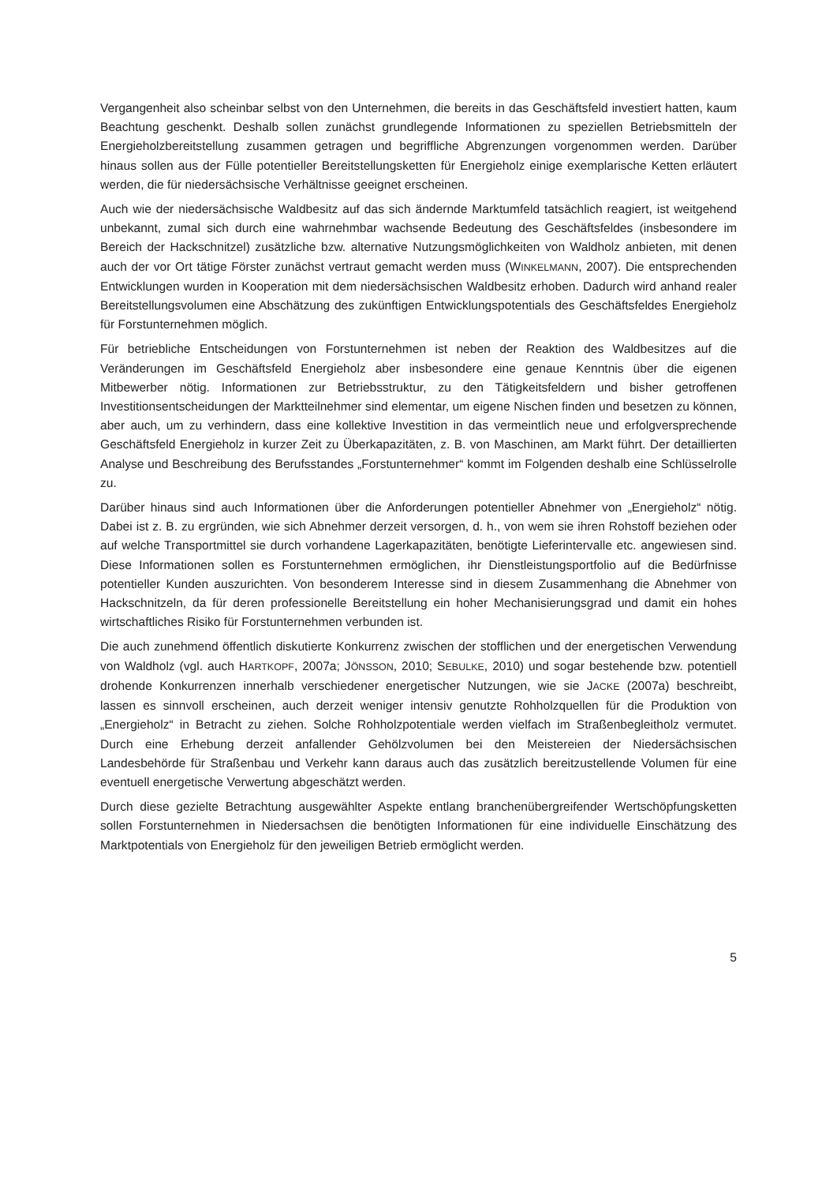Vergangenheit also scheinbar selbst von den Unternehmen, die bereits in das Geschäftsfeld investiert hatten, kaum Beachtung geschenkt. Deshalb sollen zunächst grundlegende Informationen zu speziellen Betriebsmitteln der Energieholzbereitstellung zusammen getragen und begriffliche Abgrenzungen vorgenommen werden. Darüber hinaus sollen aus der Fülle potentieller Bereitstellungsketten für Energieholz einige exemplarische Ketten erläutert werden, die für niedersächsische Verhältnisse geeignet erscheinen.
Auch wie der niedersächsische Waldbesitz auf das sich ändernde Marktumfeld tatsächlich reagiert, ist weitgehend unbekannt, zumal sich durch eine wahrnehmbar wachsende Bedeutung des Geschäftsfeldes (insbesondere im Bereich der Hackschnitzel) zusätzliche bzw. alternative Nutzungsmöglichkeiten von Waldholz anbieten, mit denen auch der vor Ort tätige Förster zunächst vertraut gemacht werden muss (WINKELMANN, 2007). Die entsprechenden Entwicklungen wurden in Kooperation mit dem niedersächsischen Waldbesitz erhoben. Dadurch wird anhand realer Bereitstellungsvolumen eine Abschätzung des zukünftigen Entwicklungspotentials des Geschäftsfeldes Energieholz für Forstunternehmen möglich.
Für betriebliche Entscheidungen von Forstunternehmen ist neben der Reaktion des Waldbesitzes auf die Veränderungen im Geschäftsfeld Energieholz aber insbesondere eine genaue Kenntnis über die eigenen Mitbewerber nötig. Informationen zur Betriebsstruktur, zu den Tätigkeitsfeldern und bisher getroffenen Investitionsentscheidungen der Marktteilnehmer sind elementar, um eigene Nischen finden und besetzen zu können, aber auch, um zu verhindern, dass eine kollektive Investition in das vermeintlich neue und erfolgversprechende Geschäftsfeld Energieholz in kurzer Zeit zu Überkapazitäten, z. B. von Maschinen, am Markt führt. Der detaillierten Analyse und Beschreibung des Berufsstandes „Forstunternehmer“ kommt im Folgenden deshalb eine Schlüsselrolle zu.
Darüber hinaus sind auch Informationen über die Anforderungen potentieller Abnehmer von „Energieholz“ nötig. Dabei ist z. B. zu ergründen, wie sich Abnehmer derzeit versorgen, d. h., von wem sie ihren Rohstoff beziehen oder auf welche Transportmittel sie durch vorhandene Lagerkapazitäten, benötigte Lieferintervalle etc. angewiesen sind. Diese Informationen sollen es Forstunternehmen ermöglichen, ihr Dienstleistungsportfolio auf die Bedürfnisse potentieller Kunden auszurichten. Von besonderem Interesse sind in diesem Zusammenhang die Abnehmer von Hackschnitzeln, da für deren professionelle Bereitstellung ein hoher Mechanisierungsgrad und damit ein hohes wirtschaftliches Risiko für Forstunternehmen verbunden ist.
Die auch zunehmend öffentlich diskutierte Konkurrenz zwischen der stofflichen und der energetischen Verwendung von Waldholz (vgl. auch HARTKOPF, 2007a; JÖNSSON, 2010; SEBULKE, 2010) und sogar bestehende bzw. potentiell drohende Konkurrenzen innerhalb verschiedener energetischer Nutzungen, wie sie JACKE (2007a) beschreibt, lassen es sinnvoll erscheinen, auch derzeit weniger intensiv genutzte Rohholzquellen für die Produktion von „Energieholz“ in Betracht zu ziehen. Solche Rohholzpotentiale werden vielfach im Straßenbegleitholz vermutet. Durch eine Erhebung derzeit anfallender Gehölzvolumen bei den Meistereien der Niedersächsischen Landesbehörde für Straßenbau und Verkehr kann daraus auch das zusätzlich bereitzustellende Volumen für eine eventuell energetische Verwertung abgeschätzt werden.
Durch diese gezielte Betrachtung ausgewählter Aspekte entlang branchenübergreifender Wertschöpfungsketten sollen Forstunternehmen in Niedersachsen die benötigten Informationen für eine individuelle Einschätzung des Marktpotentials von Energieholz für den jeweiligen Betrieb ermöglicht werden.
5